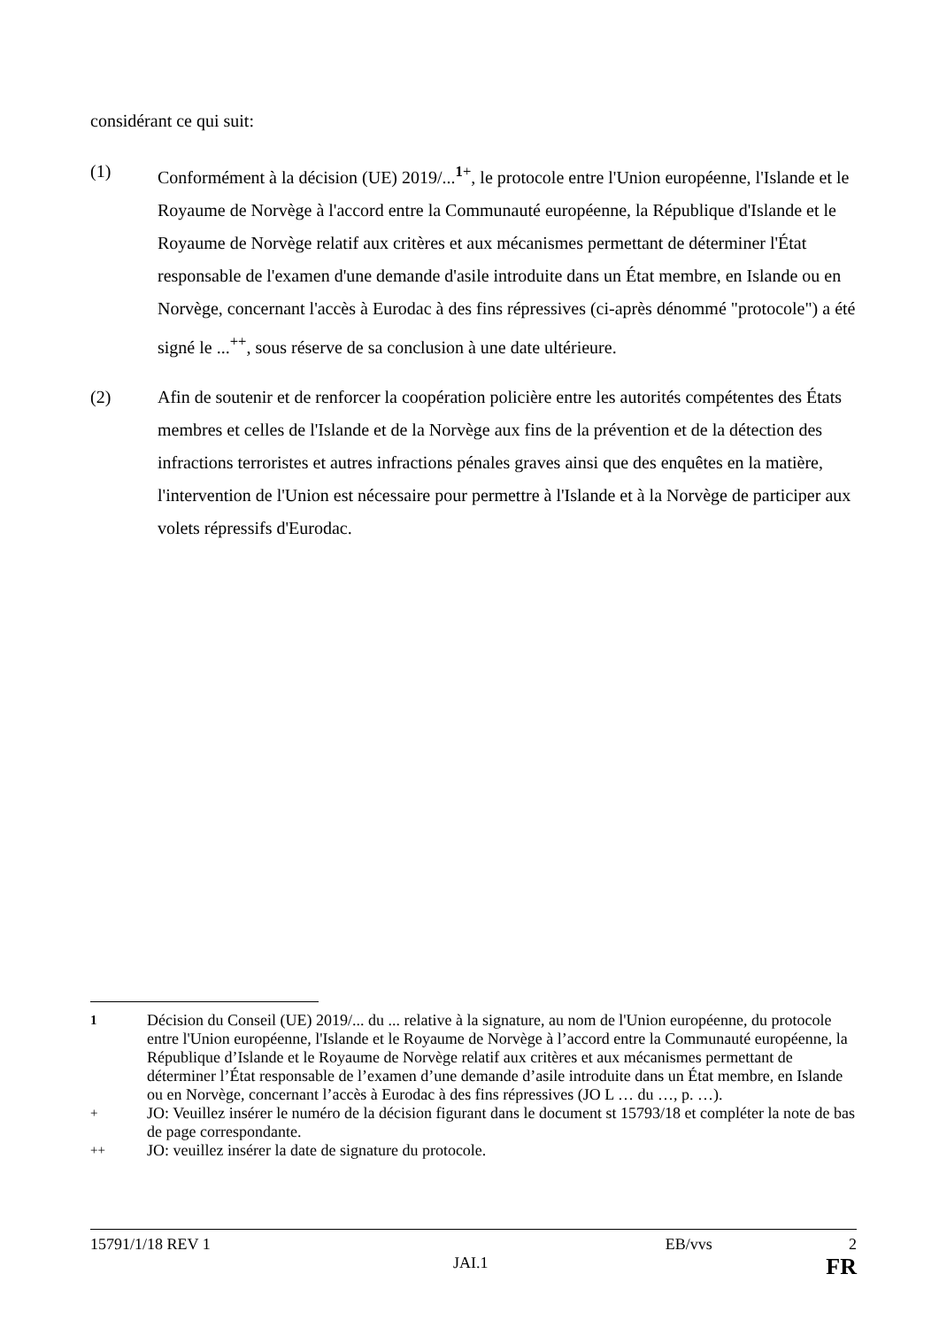considérant ce qui suit:
(1) Conformément à la décision (UE) 2019/...<sup>1+</sup>, le protocole entre l'Union européenne, l'Islande et le Royaume de Norvège à l'accord entre la Communauté européenne, la République d'Islande et le Royaume de Norvège relatif aux critères et aux mécanismes permettant de déterminer l'État responsable de l'examen d'une demande d'asile introduite dans un État membre, en Islande ou en Norvège, concernant l'accès à Eurodac à des fins répressives (ci-après dénommé "protocole") a été signé le ...<sup>++</sup>, sous réserve de sa conclusion à une date ultérieure.
(2) Afin de soutenir et de renforcer la coopération policière entre les autorités compétentes des États membres et celles de l'Islande et de la Norvège aux fins de la prévention et de la détection des infractions terroristes et autres infractions pénales graves ainsi que des enquêtes en la matière, l'intervention de l'Union est nécessaire pour permettre à l'Islande et à la Norvège de participer aux volets répressifs d'Eurodac.
<sup>1</sup> Décision du Conseil (UE) 2019/... du ... relative à la signature, au nom de l'Union européenne, du protocole entre l'Union européenne, l'Islande et le Royaume de Norvège à l’accord entre la Communauté européenne, la République d’Islande et le Royaume de Norvège relatif aux critères et aux mécanismes permettant de déterminer l’État responsable de l’examen d’une demande d’asile introduite dans un État membre, en Islande ou en Norvège, concernant l’accès à Eurodac à des fins répressives (JO L … du …, p. …).
<sup>+</sup> JO: Veuillez insérer le numéro de la décision figurant dans le document st 15793/18 et compléter la note de bas de page correspondante.
<sup>++</sup> JO: veuillez insérer la date de signature du protocole.
15791/1/18 REV 1 EB/vvs 2
JAI.1 FR